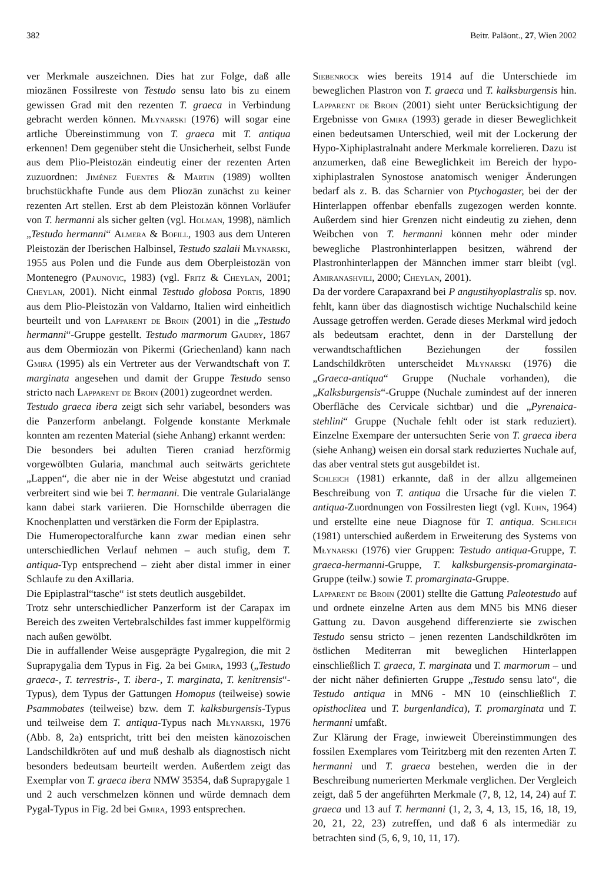382 Beitr. Paläont., 27, Wien 2002
ver Merkmale auszeichnen. Dies hat zur Folge, daß alle miozänen Fossilreste von Testudo sensu lato bis zu einem gewissen Grad mit den rezenten T. graeca in Verbindung gebracht werden können. Młynarski (1976) will sogar eine artliche Übereinstimmung von T. graeca mit T. antiqua erkennen! Dem gegenüber steht die Unsicherheit, selbst Funde aus dem Plio-Pleistozän eindeutig einer der rezenten Arten zuzuordnen: Jiménez Fuentes & Martin (1989) wollten bruchstückhafte Funde aus dem Pliozän zunächst zu keiner rezenten Art stellen. Erst ab dem Pleistozän können Vorläufer von T. hermanni als sicher gelten (vgl. Holman, 1998), nämlich „Testudo hermanni“ Almera & Bofill, 1903 aus dem Unteren Pleistozän der Iberischen Halbinsel, Testudo szalaii Młynarski, 1955 aus Polen und die Funde aus dem Oberpleistozän von Montenegro (Paunovic, 1983) (vgl. Fritz & Cheylan, 2001; Cheylan, 2001). Nicht einmal Testudo globosa Portis, 1890 aus dem Plio-Pleistozän von Valdarno, Italien wird einheitlich beurteilt und von Lapparent de Broin (2001) in die „Testudo hermanni“-Gruppe gestellt. Testudo marmorum Gaudry, 1867 aus dem Obermiozän von Pikermi (Griechenland) kann nach Gmira (1995) als ein Vertreter aus der Verwandtschaft von T. marginata angesehen und damit der Gruppe Testudo senso stricto nach Lapparent de Broin (2001) zugeordnet werden.
Testudo graeca ibera zeigt sich sehr variabel, besonders was die Panzerform anbelangt. Folgende konstante Merkmale konnten am rezenten Material (siehe Anhang) erkannt werden:
Die besonders bei adulten Tieren craniad herzförmig vorgewölbten Gularia, manchmal auch seitwärts gerichtete „Lappen“, die aber nie in der Weise abgestutzt und craniad verbreitert sind wie bei T. hermanni. Die ventrale Gularialänge kann dabei stark variieren. Die Hornschilde überragen die Knochenplatten und verstärken die Form der Epiplastra.
Die Humeropectoralfurche kann zwar median einen sehr unterschiedlichen Verlauf nehmen – auch stufig, dem T. antiqua-Typ entsprechend – zieht aber distal immer in einer Schlaufe zu den Axillaria.
Die Epiplastral“tasche“ ist stets deutlich ausgebildet.
Trotz sehr unterschiedlicher Panzerform ist der Carapax im Bereich des zweiten Vertebralschildes fast immer kuppelförmig nach außen gewölbt.
Die in auffallender Weise ausgeprägte Pygalregion, die mit 2 Suprapygalia dem Typus in Fig. 2a bei Gmira, 1993 („Testudo graeca-, T. terrestris-, T. ibera-, T. marginata, T. kenitrensis“-Typus), dem Typus der Gattungen Homopus (teilweise) sowie Psammobates (teilweise) bzw. dem T. kalksburgensis-Typus und teilweise dem T. antiqua-Typus nach Młynarski, 1976 (Abb. 8, 2a) entspricht, tritt bei den meisten känozoischen Landschildkröten auf und muß deshalb als diagnostisch nicht besonders bedeutsam beurteilt werden. Außerdem zeigt das Exemplar von T. graeca ibera NMW 35354, daß Suprapygale 1 und 2 auch verschmelzen können und würde demnach dem Pygal-Typus in Fig. 2d bei Gmira, 1993 entsprechen.
Siebenrock wies bereits 1914 auf die Unterschiede im beweglichen Plastron von T. graeca und T. kalksburgensis hin. Lapparent de Broin (2001) sieht unter Berücksichtigung der Ergebnisse von Gmira (1993) gerade in dieser Beweglichkeit einen bedeutsamen Unterschied, weil mit der Lockerung der Hypo-Xiphiplastralnaht andere Merkmale korrelieren. Dazu ist anzumerken, daß eine Beweglichkeit im Bereich der hypo-xiphiplastralen Synostose anatomisch weniger Änderungen bedarf als z. B. das Scharnier von Ptychogaster, bei der der Hinterlappen offenbar ebenfalls zugezogen werden konnte. Außerdem sind hier Grenzen nicht eindeutig zu ziehen, denn Weibchen von T. hermanni können mehr oder minder bewegliche Plastronhinterlappen besitzen, während der Plastronhinterlappen der Männchen immer starr bleibt (vgl. Amiranashvili, 2000; Cheylan, 2001).
Da der vordere Carapaxrand bei P angustihyoplastralis sp. nov. fehlt, kann über das diagnostisch wichtige Nuchalschild keine Aussage getroffen werden. Gerade dieses Merkmal wird jedoch als bedeutsam erachtet, denn in der Darstellung der verwandtschaftlichen Beziehungen der fossilen Landschildkröten unterscheidet Młynarski (1976) die „Graeca-antiqua“ Gruppe (Nuchale vorhanden), die „Kalksburgensis“-Gruppe (Nuchale zumindest auf der inneren Oberfläche des Cervicale sichtbar) und die „Pyrenaica-stehlini“ Gruppe (Nuchale fehlt oder ist stark reduziert). Einzelne Exempare der untersuchten Serie von T. graeca ibera (siehe Anhang) weisen ein dorsal stark reduziertes Nuchale auf, das aber ventral stets gut ausgebildet ist.
Schleich (1981) erkannte, daß in der allzu allgemeinen Beschreibung von T. antiqua die Ursache für die vielen T. antiqua-Zuordnungen von Fossilresten liegt (vgl. Kuhn, 1964) und erstellte eine neue Diagnose für T. antiqua. Schleich (1981) unterschied außerdem in Erweiterung des Systems von Młynarski (1976) vier Gruppen: Testudo antiqua-Gruppe, T. graeca-hermanni-Gruppe, T. kalksburgensis-promarginata-Gruppe (teilw.) sowie T. promarginata-Gruppe.
Lapparent de Broin (2001) stellte die Gattung Paleotestudo auf und ordnete einzelne Arten aus dem MN5 bis MN6 dieser Gattung zu. Davon ausgehend differenzierte sie zwischen Testudo sensu stricto – jenen rezenten Landschildkröten im östlichen Mediterran mit beweglichen Hinterlappen einschließlich T. graeca, T. marginata und T. marmorum – und der nicht näher definierten Gruppe „Testudo sensu lato“, die Testudo antiqua in MN6 - MN 10 (einschließlich T. opisthoclitea und T. burgenlandica), T. promarginata und T. hermanni umfaßt.
Zur Klärung der Frage, inwieweit Übereinstimmungen des fossilen Exemplares vom Teiritzberg mit den rezenten Arten T. hermanni und T. graeca bestehen, werden die in der Beschreibung numerierten Merkmale verglichen. Der Vergleich zeigt, daß 5 der angeführten Merkmale (7, 8, 12, 14, 24) auf T. graeca und 13 auf T. hermanni (1, 2, 3, 4, 13, 15, 16, 18, 19, 20, 21, 22, 23) zutreffen, und daß 6 als intermediär zu betrachten sind (5, 6, 9, 10, 11, 17).